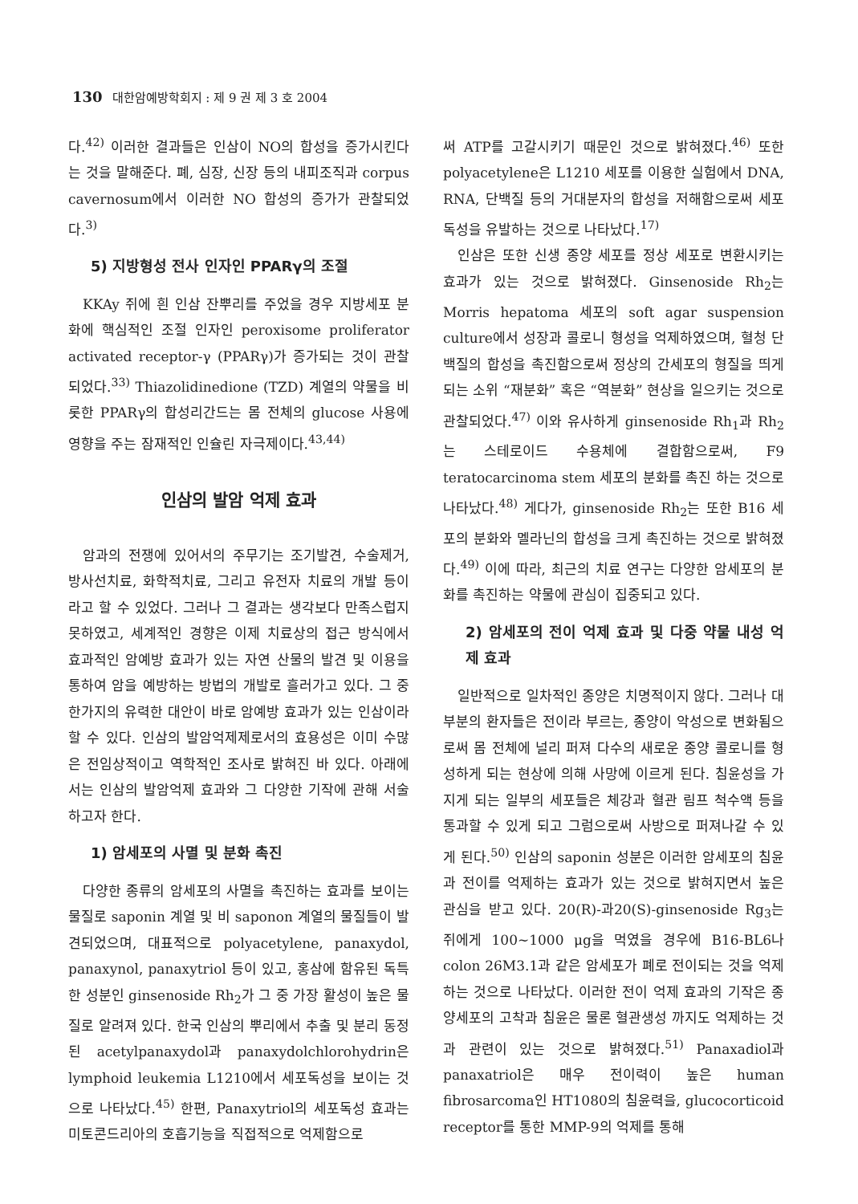130 대한암예방학회지 : 제 9 권 제 3 호 2004
다.<sup>42)</sup> 이러한 결과들은 인삼이 NO의 합성을 증가시킨다는 것을 말해준다. 폐, 심장, 신장 등의 내피조직과 corpus cavernosum에서 이러한 NO 합성의 증가가 관찰되었다.<sup>3)</sup>
5) 지방형성 전사 인자인 PPARγ의 조절
KKAy 쥐에 흰 인삼 잔뿌리를 주었을 경우 지방세포 분화에 핵심적인 조절 인자인 peroxisome proliferator activated receptor-γ (PPARγ)가 증가되는 것이 관찰되었다.<sup>33)</sup> Thiazolidinedione (TZD) 계열의 약물을 비롯한 PPARγ의 합성리간드는 몸 전체의 glucose 사용에 영향을 주는 잠재적인 인슐린 자극제이다.<sup>43,44)</sup>
인삼의 발암 억제 효과
암과의 전쟁에 있어서의 주무기는 조기발견, 수술제거, 방사선치료, 화학적치료, 그리고 유전자 치료의 개발 등이라고 할 수 있었다. 그러나 그 결과는 생각보다 만족스럽지 못하였고, 세계적인 경향은 이제 치료상의 접근 방식에서 효과적인 암예방 효과가 있는 자연 산물의 발견 및 이용을 통하여 암을 예방하는 방법의 개발로 흘러가고 있다. 그 중 한가지의 유력한 대안이 바로 암예방 효과가 있는 인삼이라 할 수 있다. 인삼의 발암억제제로서의 효용성은 이미 수많은 전임상적이고 역학적인 조사로 밝혀진 바 있다. 아래에서는 인삼의 발암억제 효과와 그 다양한 기작에 관해 서술하고자 한다.
1) 암세포의 사멸 및 분화 촉진
다양한 종류의 암세포의 사멸을 촉진하는 효과를 보이는 물질로 saponin 계열 및 비 saponon 계열의 물질들이 발견되었으며, 대표적으로 polyacetylene, panaxydol, panaxynol, panaxytriol 등이 있고, 홍삼에 함유된 독특한 성분인 ginsenoside Rh<sub>2</sub>가 그 중 가장 활성이 높은 물질로 알려져 있다. 한국 인삼의 뿌리에서 추출 및 분리 동정된 acetylpanaxydol과 panaxydolchlorohydrin은 lymphoid leukemia L1210에서 세포독성을 보이는 것으로 나타났다.<sup>45)</sup> 한편, Panaxytriol의 세포독성 효과는 미토콘드리아의 호흡기능을 직접적으로 억제함으로
써 ATP를 고갈시키기 때문인 것으로 밝혀졌다.<sup>46)</sup> 또한 polyacetylene은 L1210 세포를 이용한 실험에서 DNA, RNA, 단백질 등의 거대분자의 합성을 저해함으로써 세포독성을 유발하는 것으로 나타났다.<sup>17)</sup>
인삼은 또한 신생 종양 세포를 정상 세포로 변환시키는 효과가 있는 것으로 밝혀졌다. Ginsenoside Rh<sub>2</sub>는 Morris hepatoma 세포의 soft agar suspension culture에서 성장과 콜로니 형성을 억제하였으며, 혈청 단백질의 합성을 촉진함으로써 정상의 간세포의 형질을 띄게 되는 소위 “재분화” 혹은 “역분화” 현상을 일으키는 것으로 관찰되었다.<sup>47)</sup> 이와 유사하게 ginsenoside Rh<sub>1</sub>과 Rh<sub>2</sub>는 스테로이드 수용체에 결합함으로써, F9 teratocarcinoma stem 세포의 분화를 촉진 하는 것으로 나타났다.<sup>48)</sup> 게다가, ginsenoside Rh<sub>2</sub>는 또한 B16 세포의 분화와 멜라닌의 합성을 크게 촉진하는 것으로 밝혀졌다.<sup>49)</sup> 이에 따라, 최근의 치료 연구는 다양한 암세포의 분화를 촉진하는 약물에 관심이 집중되고 있다.
2) 암세포의 전이 억제 효과 및 다중 약물 내성 억제 효과
일반적으로 일차적인 종양은 치명적이지 않다. 그러나 대부분의 환자들은 전이라 부르는, 종양이 악성으로 변화됨으로써 몸 전체에 널리 퍼져 다수의 새로운 종양 콜로니를 형성하게 되는 현상에 의해 사망에 이르게 된다. 침윤성을 가지게 되는 일부의 세포들은 체강과 혈관 림프 척수액 등을 통과할 수 있게 되고 그럼으로써 사방으로 퍼져나갈 수 있게 된다.<sup>50)</sup> 인삼의 saponin 성분은 이러한 암세포의 침윤과 전이를 억제하는 효과가 있는 것으로 밝혀지면서 높은 관심을 받고 있다. 20(R)-과20(S)-ginsenoside Rg<sub>3</sub>는 쥐에게 100∼1000 μg을 먹였을 경우에 B16-BL6나 colon 26M3.1과 같은 암세포가 폐로 전이되는 것을 억제하는 것으로 나타났다. 이러한 전이 억제 효과의 기작은 종양세포의 고착과 침윤은 물론 혈관생성 까지도 억제하는 것과 관련이 있는 것으로 밝혀졌다.<sup>51)</sup> Panaxadiol과 panaxatriol은 매우 전이력이 높은 human fibrosarcoma인 HT1080의 침윤력을, glucocorticoid receptor를 통한 MMP-9의 억제를 통해